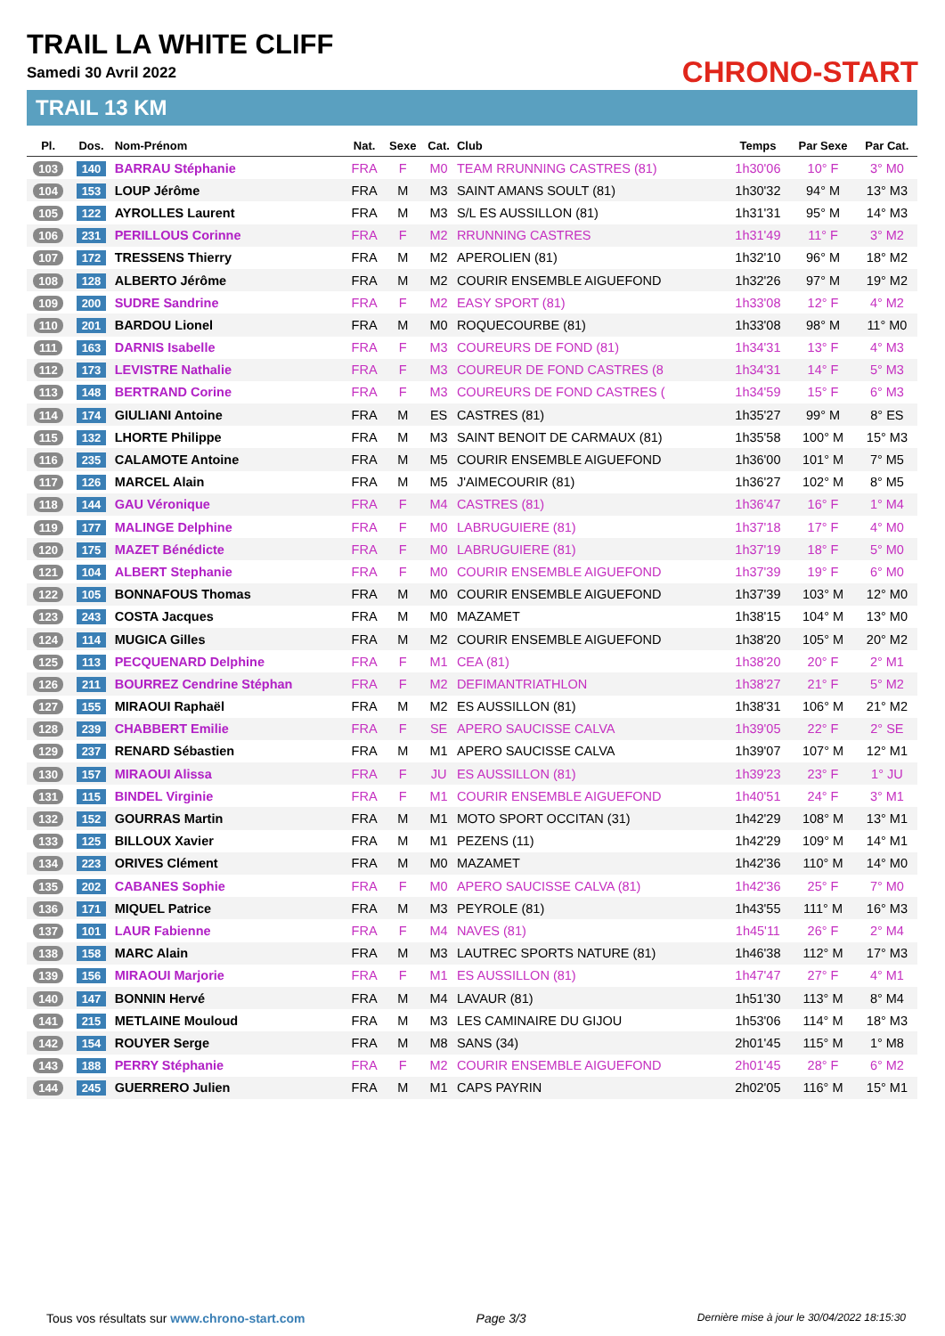TRAIL LA WHITE CLIFF
Samedi 30 Avril 2022
TRAIL 13 KM
CHRONO-START
| Pl. | Dos. | Nom-Prénom | Nat. | Sexe | Cat. | Club | Temps | Par Sexe | Par Cat. |
| --- | --- | --- | --- | --- | --- | --- | --- | --- | --- |
| 103 | 140 | BARRAU Stéphanie | FRA | F | M0 | TEAM RRUNNING CASTRES (81) | 1h30'06 | 10° F | 3° M0 |
| 104 | 153 | LOUP Jérôme | FRA | M | M3 | SAINT AMANS SOULT (81) | 1h30'32 | 94° M | 13° M3 |
| 105 | 122 | AYROLLES Laurent | FRA | M | M3 | S/L ES AUSSILLON (81) | 1h31'31 | 95° M | 14° M3 |
| 106 | 231 | PERILLOUS Corinne | FRA | F | M2 | RRUNNING CASTRES | 1h31'49 | 11° F | 3° M2 |
| 107 | 172 | TRESSENS Thierry | FRA | M | M2 | APEROLIEN (81) | 1h32'10 | 96° M | 18° M2 |
| 108 | 128 | ALBERTO Jérôme | FRA | M | M2 | COURIR ENSEMBLE AIGUEFOND | 1h32'26 | 97° M | 19° M2 |
| 109 | 200 | SUDRE Sandrine | FRA | F | M2 | EASY SPORT (81) | 1h33'08 | 12° F | 4° M2 |
| 110 | 201 | BARDOU Lionel | FRA | M | M0 | ROQUECOURBE (81) | 1h33'08 | 98° M | 11° M0 |
| 111 | 163 | DARNIS Isabelle | FRA | F | M3 | COUREURS DE FOND (81) | 1h34'31 | 13° F | 4° M3 |
| 112 | 173 | LEVISTRE Nathalie | FRA | F | M3 | COUREUR DE FOND CASTRES (8 | 1h34'31 | 14° F | 5° M3 |
| 113 | 148 | BERTRAND Corine | FRA | F | M3 | COUREURS DE FOND CASTRES ( | 1h34'59 | 15° F | 6° M3 |
| 114 | 174 | GIULIANI Antoine | FRA | M | ES | CASTRES (81) | 1h35'27 | 99° M | 8° ES |
| 115 | 132 | LHORTE Philippe | FRA | M | M3 | SAINT BENOIT DE CARMAUX (81) | 1h35'58 | 100° M | 15° M3 |
| 116 | 235 | CALAMOTE Antoine | FRA | M | M5 | COURIR ENSEMBLE AIGUEFOND | 1h36'00 | 101° M | 7° M5 |
| 117 | 126 | MARCEL Alain | FRA | M | M5 | J'AIMECOURIR (81) | 1h36'27 | 102° M | 8° M5 |
| 118 | 144 | GAU Véronique | FRA | F | M4 | CASTRES (81) | 1h36'47 | 16° F | 1° M4 |
| 119 | 177 | MALINGE Delphine | FRA | F | M0 | LABRUGUIERE (81) | 1h37'18 | 17° F | 4° M0 |
| 120 | 175 | MAZET Bénédicte | FRA | F | M0 | LABRUGUIERE (81) | 1h37'19 | 18° F | 5° M0 |
| 121 | 104 | ALBERT Stephanie | FRA | F | M0 | COURIR ENSEMBLE AIGUEFOND | 1h37'39 | 19° F | 6° M0 |
| 122 | 105 | BONNAFOUS Thomas | FRA | M | M0 | COURIR ENSEMBLE AIGUEFOND | 1h37'39 | 103° M | 12° M0 |
| 123 | 243 | COSTA Jacques | FRA | M | M0 | MAZAMET | 1h38'15 | 104° M | 13° M0 |
| 124 | 114 | MUGICA Gilles | FRA | M | M2 | COURIR ENSEMBLE AIGUEFOND | 1h38'20 | 105° M | 20° M2 |
| 125 | 113 | PECQUENARD Delphine | FRA | F | M1 | CEA (81) | 1h38'20 | 20° F | 2° M1 |
| 126 | 211 | BOURREZ Cendrine Stéphan | FRA | F | M2 | DEFIMANTRIATHLON | 1h38'27 | 21° F | 5° M2 |
| 127 | 155 | MIRAOUI Raphaël | FRA | M | M2 | ES AUSSILLON (81) | 1h38'31 | 106° M | 21° M2 |
| 128 | 239 | CHABBERT Emilie | FRA | F | SE | APERO SAUCISSE CALVA | 1h39'05 | 22° F | 2° SE |
| 129 | 237 | RENARD Sébastien | FRA | M | M1 | APERO SAUCISSE CALVA | 1h39'07 | 107° M | 12° M1 |
| 130 | 157 | MIRAOUI Alissa | FRA | F | JU | ES AUSSILLON (81) | 1h39'23 | 23° F | 1° JU |
| 131 | 115 | BINDEL Virginie | FRA | F | M1 | COURIR ENSEMBLE AIGUEFOND | 1h40'51 | 24° F | 3° M1 |
| 132 | 152 | GOURRAS Martin | FRA | M | M1 | MOTO SPORT OCCITAN (31) | 1h42'29 | 108° M | 13° M1 |
| 133 | 125 | BILLOUX Xavier | FRA | M | M1 | PEZENS (11) | 1h42'29 | 109° M | 14° M1 |
| 134 | 223 | ORIVES Clément | FRA | M | M0 | MAZAMET | 1h42'36 | 110° M | 14° M0 |
| 135 | 202 | CABANES Sophie | FRA | F | M0 | APERO SAUCISSE CALVA (81) | 1h42'36 | 25° F | 7° M0 |
| 136 | 171 | MIQUEL Patrice | FRA | M | M3 | PEYROLE (81) | 1h43'55 | 111° M | 16° M3 |
| 137 | 101 | LAUR Fabienne | FRA | F | M4 | NAVES (81) | 1h45'11 | 26° F | 2° M4 |
| 138 | 158 | MARC Alain | FRA | M | M3 | LAUTREC SPORTS NATURE (81) | 1h46'38 | 112° M | 17° M3 |
| 139 | 156 | MIRAOUI Marjorie | FRA | F | M1 | ES AUSSILLON (81) | 1h47'47 | 27° F | 4° M1 |
| 140 | 147 | BONNIN Hervé | FRA | M | M4 | LAVAUR (81) | 1h51'30 | 113° M | 8° M4 |
| 141 | 215 | METLAINE Mouloud | FRA | M | M3 | LES CAMINAIRE DU GIJOU | 1h53'06 | 114° M | 18° M3 |
| 142 | 154 | ROUYER Serge | FRA | M | M8 | SANS (34) | 2h01'45 | 115° M | 1° M8 |
| 143 | 188 | PERRY Stéphanie | FRA | F | M2 | COURIR ENSEMBLE AIGUEFOND | 2h01'45 | 28° F | 6° M2 |
| 144 | 245 | GUERRERO Julien | FRA | M | M1 | CAPS PAYRIN | 2h02'05 | 116° M | 15° M1 |
Tous vos résultats sur www.chrono-start.com Page 3/3 Dernière mise à jour le 30/04/2022 18:15:30